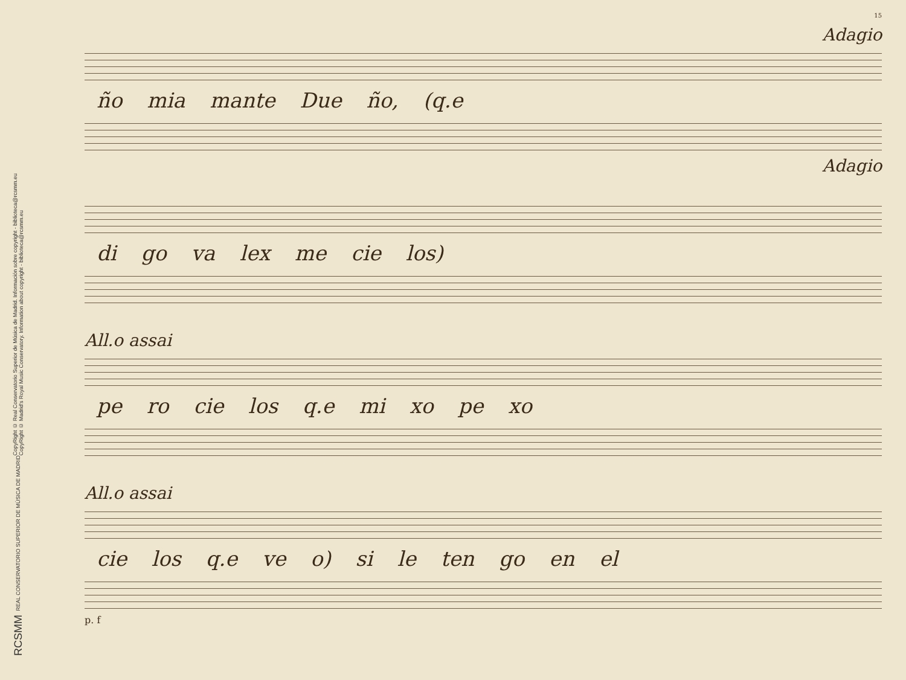CopyRight © Real Conservatorio Superior de Música de Madrid. Información sobre copyright - biblioteca@rcsmm.eu
CopyRight © Madrid's Royal Music Conservatory. Information about copyright - biblioteca@rcsmm.eu
REAL CONSERVATORIO SUPERIOR DE MÚSICA DE MADRID
RCSMM
15
Adagio
ño mia mante Due ño, (q.e
Adagio
di go va lex me cie los)
All.o assai
pe ro cie los q.e mi xo pe xo
All.o assai
cie los q.e ve o) si le ten go en el
p. f